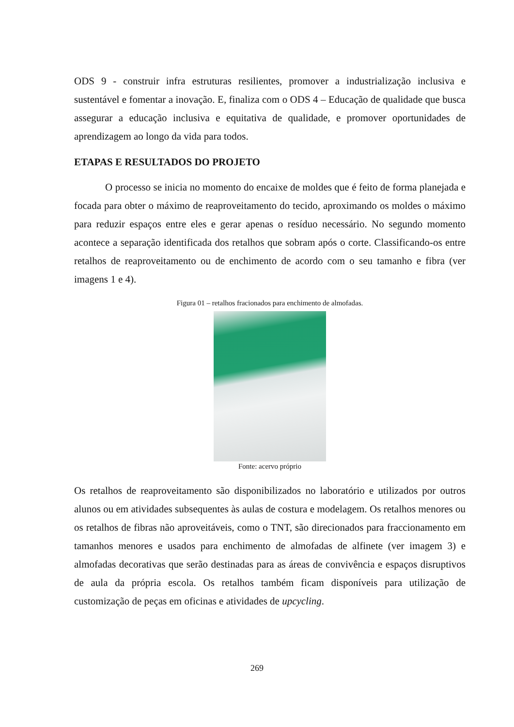ODS 9 - construir infra estruturas resilientes, promover a industrialização inclusiva e sustentável e fomentar a inovação. E, finaliza com o ODS 4 – Educação de qualidade que busca assegurar a educação inclusiva e equitativa de qualidade, e promover oportunidades de aprendizagem ao longo da vida para todos.
ETAPAS E RESULTADOS DO PROJETO
O processo se inicia no momento do encaixe de moldes que é feito de forma planejada e focada para obter o máximo de reaproveitamento do tecido, aproximando os moldes o máximo para reduzir espaços entre eles e gerar apenas o resíduo necessário. No segundo momento acontece a separação identificada dos retalhos que sobram após o corte. Classificando-os entre retalhos de reaproveitamento ou de enchimento de acordo com o seu tamanho e fibra (ver imagens 1 e 4).
Figura 01 – retalhos fracionados para enchimento de almofadas.
Fonte: acervo próprio
Os retalhos de reaproveitamento são disponibilizados no laboratório e utilizados por outros alunos ou em atividades subsequentes às aulas de costura e modelagem. Os retalhos menores ou os retalhos de fibras não aproveitáveis, como o TNT, são direcionados para fraccionamento em tamanhos menores e usados para enchimento de almofadas de alfinete (ver imagem 3) e almofadas decorativas que serão destinadas para as áreas de convivência e espaços disruptivos de aula da própria escola. Os retalhos também ficam disponíveis para utilização de customização de peças em oficinas e atividades de upcycling.
269